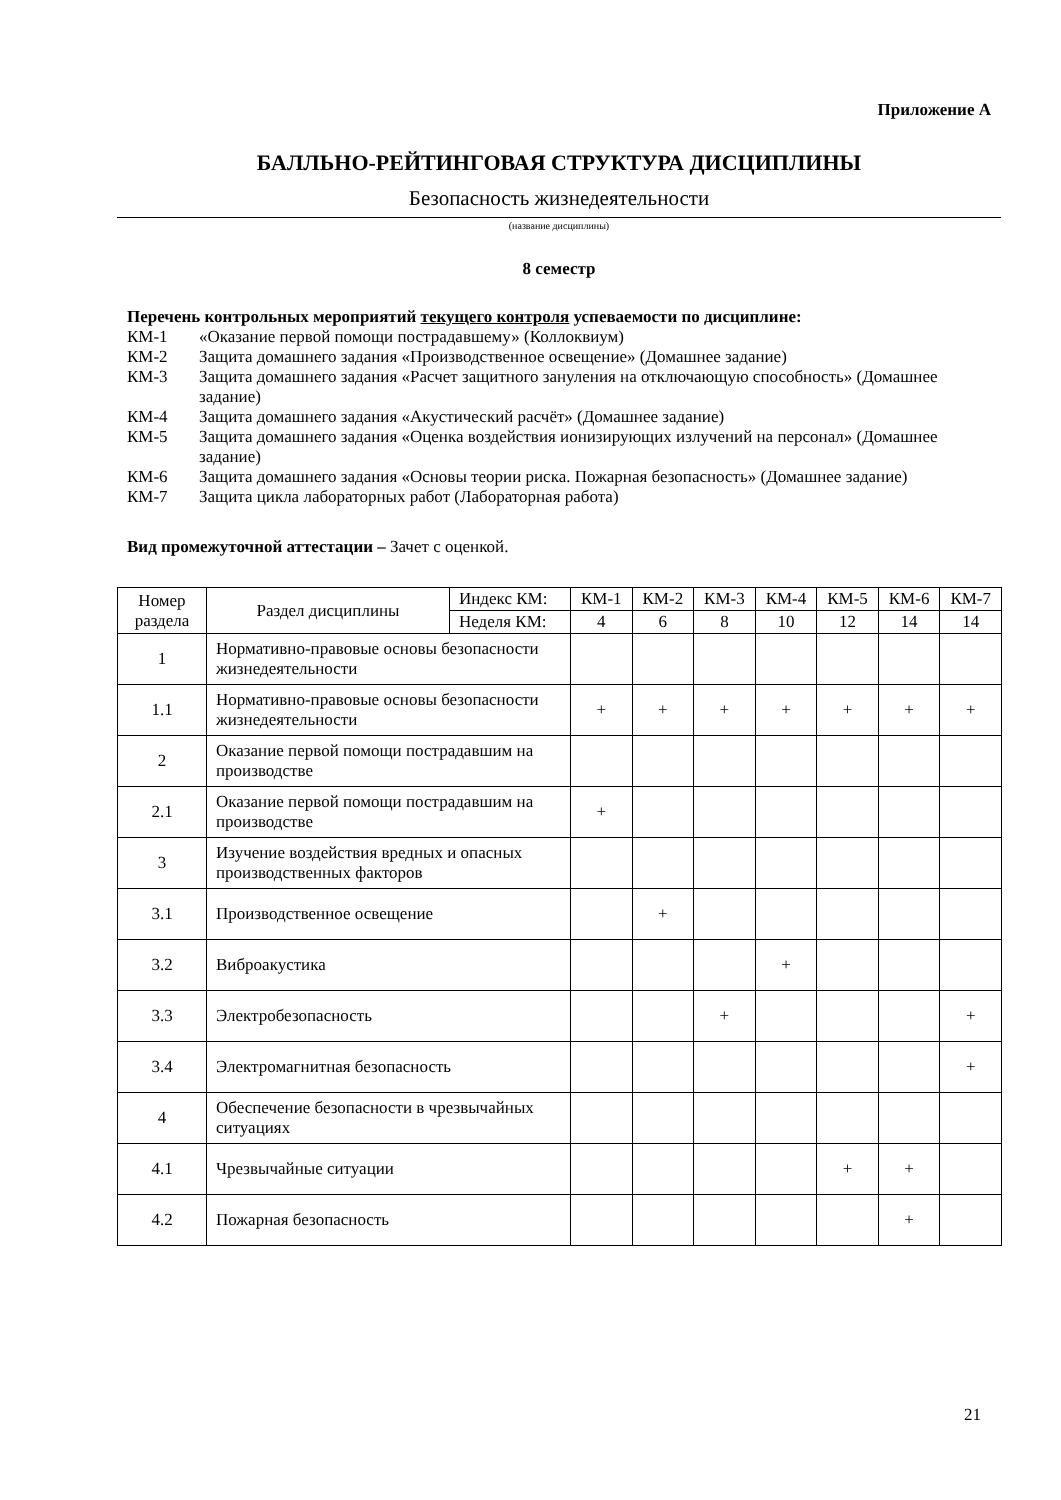Приложение А
БАЛЛЬНО-РЕЙТИНГОВАЯ СТРУКТУРА ДИСЦИПЛИНЫ
Безопасность жизнедеятельности
(название дисциплины)
8 семестр
Перечень контрольных мероприятий текущего контроля успеваемости по дисциплине:
КМ-1 «Оказание первой помощи пострадавшему» (Коллоквиум)
КМ-2 Защита домашнего задания «Производственное освещение» (Домашнее задание)
КМ-3 Защита домашнего задания «Расчет защитного зануления на отключающую способность» (Домашнее задание)
КМ-4 Защита домашнего задания «Акустический расчёт» (Домашнее задание)
КМ-5 Защита домашнего задания «Оценка воздействия ионизирующих излучений на персонал» (Домашнее задание)
КМ-6 Защита домашнего задания «Основы теории риска. Пожарная безопасность» (Домашнее задание)
КМ-7 Защита цикла лабораторных работ (Лабораторная работа)
Вид промежуточной аттестации – Зачет с оценкой.
| Номер раздела | Раздел дисциплины | Индекс КМ: | КМ-1 | КМ-2 | КМ-3 | КМ-4 | КМ-5 | КМ-6 | КМ-7 |
| --- | --- | --- | --- | --- | --- | --- | --- | --- | --- |
| | | Неделя КМ: | 4 | 6 | 8 | 10 | 12 | 14 | 14 |
| 1 | Нормативно-правовые основы безопасности жизнедеятельности | | | | | | | | |
| 1.1 | Нормативно-правовые основы безопасности жизнедеятельности | | + | + | + | + | + | + | + |
| 2 | Оказание первой помощи пострадавшим на производстве | | | | | | | | |
| 2.1 | Оказание первой помощи пострадавшим на производстве | | + | | | | | | |
| 3 | Изучение воздействия вредных и опасных производственных факторов | | | | | | | | |
| 3.1 | Производственное освещение | | | + | | | | | |
| 3.2 | Виброакустика | | | | | + | | | |
| 3.3 | Электробезопасность | | | | + | | | | + |
| 3.4 | Электромагнитная безопасность | | | | | | | | + |
| 4 | Обеспечение безопасности в чрезвычайных ситуациях | | | | | | | | |
| 4.1 | Чрезвычайные ситуации | | | | | | + | + | |
| 4.2 | Пожарная безопасность | | | | | | | + | |
21